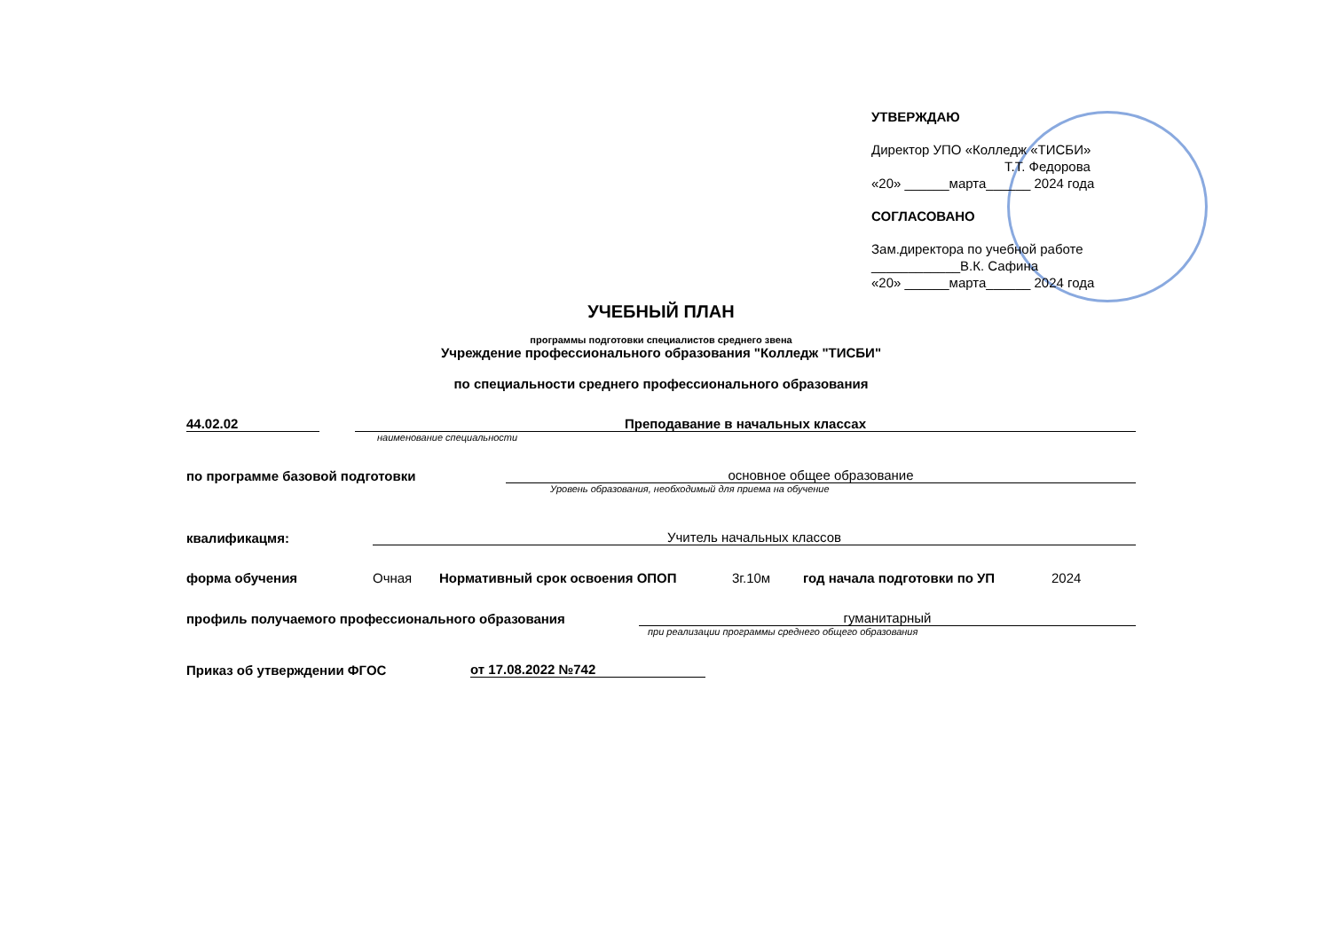УТВЕРЖДАЮ
Директор УПО «Колледж «ТИСБИ»
Т.Т. Федорова
«20» ______марта______ 2024 года
СОГЛАСОВАНО
Зам.директора по учебной работе
____________В.К. Сафина
«20» ______марта______ 2024 года
УЧЕБНЫЙ ПЛАН
программы подготовки специалистов среднего звена
Учреждение профессионального образования "Колледж "ТИСБИ"
по специальности среднего профессионального образования
44.02.02 Преподавание в начальных классах
наименование специальности
по программе базовой подготовки основное общее образование
Уровень образования, необходимый для приема на обучение
квалификацмя: Учитель начальных классов
форма обучения Очная Нормативный срок освоения ОПОП 3г.10м год начала подготовки по УП 2024
профиль получаемого профессионального образования гуманитарный
при реализации программы среднего общего образования
Приказ об утверждении ФГОС от 17.08.2022 №742